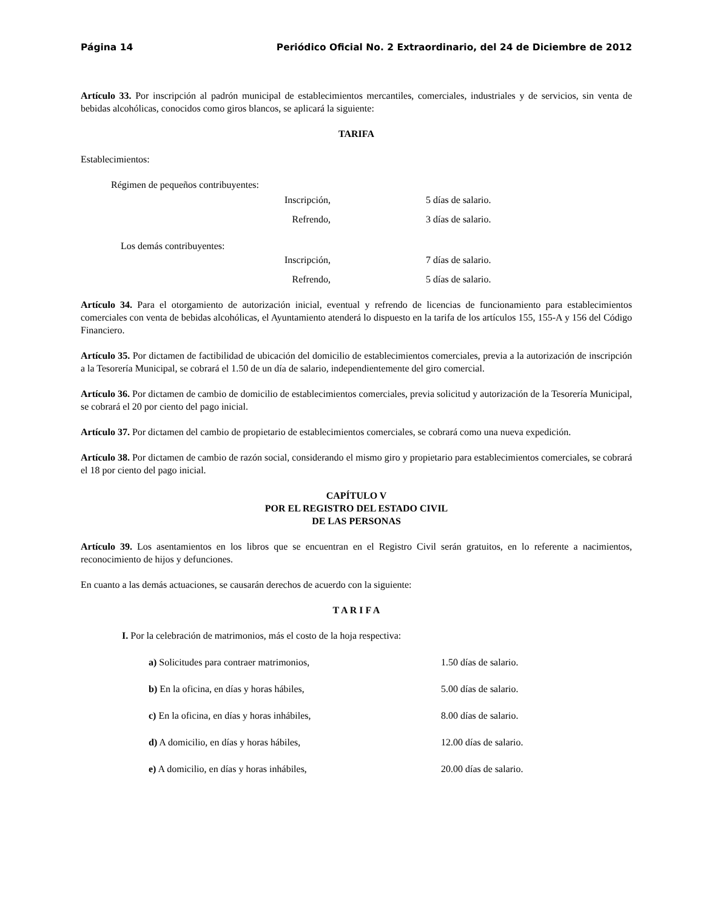Página 14 Periódico Oficial No. 2 Extraordinario, del 24 de Diciembre de 2012
Artículo 33. Por inscripción al padrón municipal de establecimientos mercantiles, comerciales, industriales y de servicios, sin venta de bebidas alcohólicas, conocidos como giros blancos, se aplicará la siguiente:
TARIFA
Establecimientos:
Régimen de pequeños contribuyentes:
Inscripción, 5 días de salario.
Refrendo, 3 días de salario.
Los demás contribuyentes:
Inscripción, 7 días de salario.
Refrendo, 5 días de salario.
Artículo 34. Para el otorgamiento de autorización inicial, eventual y refrendo de licencias de funcionamiento para establecimientos comerciales con venta de bebidas alcohólicas, el Ayuntamiento atenderá lo dispuesto en la tarifa de los artículos 155, 155-A y 156 del Código Financiero.
Artículo 35. Por dictamen de factibilidad de ubicación del domicilio de establecimientos comerciales, previa a la autorización de inscripción a la Tesorería Municipal, se cobrará el 1.50 de un día de salario, independientemente del giro comercial.
Artículo 36. Por dictamen de cambio de domicilio de establecimientos comerciales, previa solicitud y autorización de la Tesorería Municipal, se cobrará el 20 por ciento del pago inicial.
Artículo 37. Por dictamen del cambio de propietario de establecimientos comerciales, se cobrará como una nueva expedición.
Artículo 38. Por dictamen de cambio de razón social, considerando el mismo giro y propietario para establecimientos comerciales, se cobrará el 18 por ciento del pago inicial.
CAPÍTULO V
POR EL REGISTRO DEL ESTADO CIVIL
DE LAS PERSONAS
Artículo 39. Los asentamientos en los libros que se encuentran en el Registro Civil serán gratuitos, en lo referente a nacimientos, reconocimiento de hijos y defunciones.
En cuanto a las demás actuaciones, se causarán derechos de acuerdo con la siguiente:
T A R I F A
I. Por la celebración de matrimonios, más el costo de la hoja respectiva:
a) Solicitudes para contraer matrimonios, 1.50 días de salario.
b) En la oficina, en días y horas hábiles, 5.00 días de salario.
c) En la oficina, en días y horas inhábiles, 8.00 días de salario.
d) A domicilio, en días y horas hábiles, 12.00 días de salario.
e) A domicilio, en días y horas inhábiles, 20.00 días de salario.